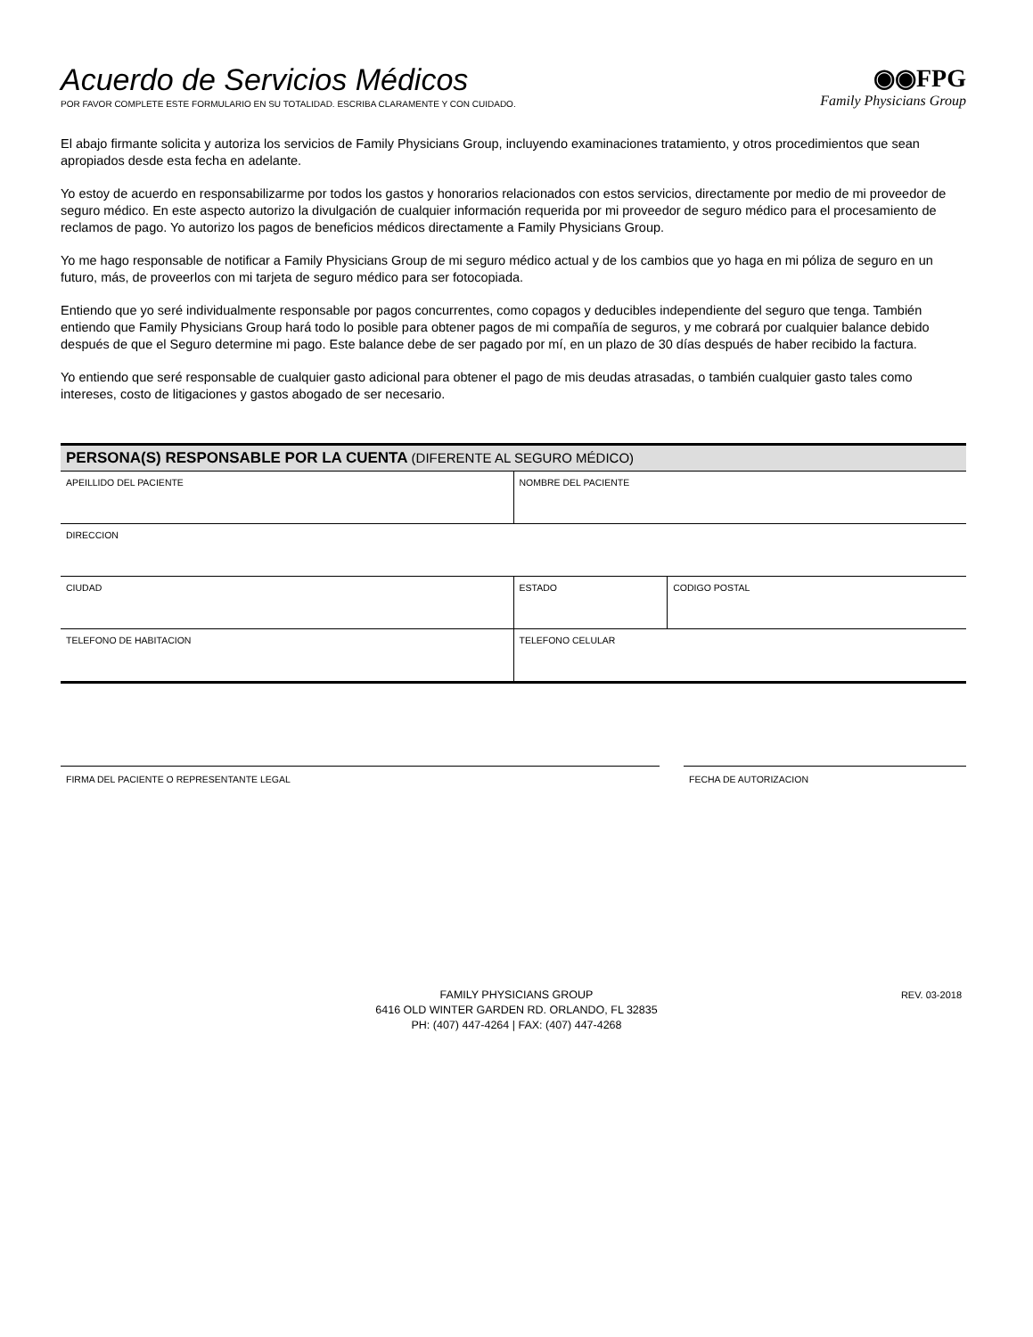Acuerdo de Servicios Médicos
POR FAVOR COMPLETE ESTE FORMULARIO EN SU TOTALIDAD. ESCRIBA CLARAMENTE Y CON CUIDADO.
◉◉FPG
Family Physicians Group
El abajo firmante solicita y autoriza los servicios de Family Physicians Group, incluyendo examinaciones tratamiento, y otros procedimientos que sean apropiados desde esta fecha en adelante.
Yo estoy de acuerdo en responsabilizarme por todos los gastos y honorarios relacionados con estos servicios, directamente por medio de mi proveedor de seguro médico. En este aspecto autorizo la divulgación de cualquier información requerida por mi proveedor de seguro médico para el procesamiento de reclamos de pago. Yo autorizo los pagos de beneficios médicos directamente a Family Physicians Group.
Yo me hago responsable de notificar a Family Physicians Group de mi seguro médico actual y de los cambios que yo haga en mi póliza de seguro en un futuro, más, de proveerlos con mi tarjeta de seguro médico para ser fotocopiada.
Entiendo que yo seré individualmente responsable por pagos concurrentes, como copagos y deducibles independiente del seguro que tenga. También entiendo que Family Physicians Group hará todo lo posible para obtener pagos de mi compañía de seguros, y me cobrará por cualquier balance debido después de que el Seguro determine mi pago. Este balance debe de ser pagado por mí, en un plazo de 30 días después de haber recibido la factura.
Yo entiendo que seré responsable de cualquier gasto adicional para obtener el pago de mis deudas atrasadas, o también cualquier gasto tales como intereses, costo de litigaciones y gastos abogado de ser necesario.
| PERSONA(S) RESPONSABLE POR LA CUENTA (DIFERENTE AL SEGURO MÉDICO) | | |
| --- | --- | --- |
| APEILLIDO DEL PACIENTE | NOMBRE DEL PACIENTE | |
| DIRECCION | | |
| CIUDAD | ESTADO | CODIGO POSTAL |
| TELEFONO DE HABITACION | TELEFONO CELULAR | |
FIRMA DEL PACIENTE O REPRESENTANTE LEGAL FECHA DE AUTORIZACION
FAMILY PHYSICIANS GROUP
6416 OLD WINTER GARDEN RD. ORLANDO, FL 32835
PH: (407) 447-4264 | FAX: (407) 447-4268
REV. 03-2018